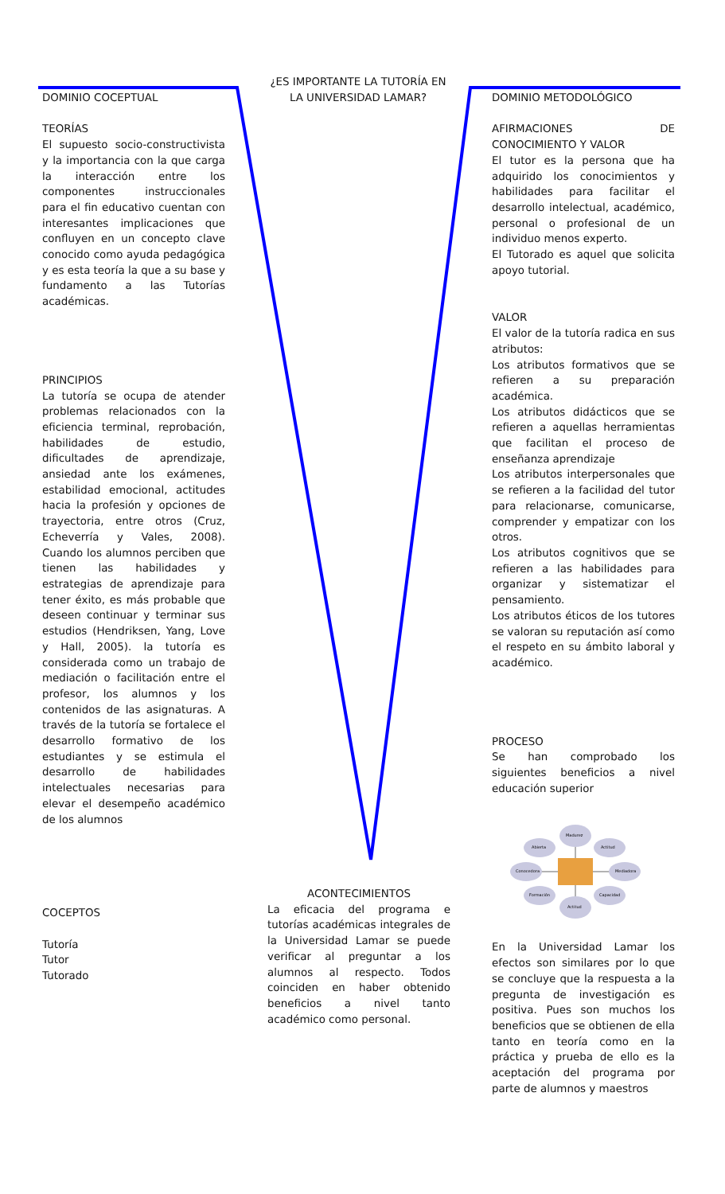DOMINIO COCEPTUAL
TEORÍAS
El supuesto socio-constructivista y la importancia con la que carga la interacción entre los componentes instruccionales para el fin educativo cuentan con interesantes implicaciones que confluyen en un concepto clave conocido como ayuda pedagógica y es esta teoría la que a su base y fundamento a las Tutorías académicas.
PRINCIPIOS
La tutoría se ocupa de atender problemas relacionados con la eficiencia terminal, reprobación, habilidades de estudio, dificultades de aprendizaje, ansiedad ante los exámenes, estabilidad emocional, actitudes hacia la profesión y opciones de trayectoria, entre otros (Cruz, Echeverría y Vales, 2008). Cuando los alumnos perciben que tienen las habilidades y estrategias de aprendizaje para tener éxito, es más probable que deseen continuar y terminar sus estudios (Hendriksen, Yang, Love y Hall, 2005). la tutoría es considerada como un trabajo de mediación o facilitación entre el profesor, los alumnos y los contenidos de las asignaturas. A través de la tutoría se fortalece el desarrollo formativo de los estudiantes y se estimula el desarrollo de habilidades intelectuales necesarias para elevar el desempeño académico de los alumnos
COCEPTOS
Tutoría
Tutor
Tutorado
¿ES IMPORTANTE LA TUTORÍA EN LA UNIVERSIDAD LAMAR?
ACONTECIMIENTOS
La eficacia del programa e tutorías académicas integrales de la Universidad Lamar se puede verificar al preguntar a los alumnos al respecto. Todos coinciden en haber obtenido beneficios a nivel tanto académico como personal.
DOMINIO METODOLÓGICO
AFIRMACIONES DE CONOCIMIENTO Y VALOR
El tutor es la persona que ha adquirido los conocimientos y habilidades para facilitar el desarrollo intelectual, académico, personal o profesional de un individuo menos experto.
El Tutorado es aquel que solicita apoyo tutorial.
VALOR
El valor de la tutoría radica en sus atributos:
Los atributos formativos que se refieren a su preparación académica.
Los atributos didácticos que se refieren a aquellas herramientas que facilitan el proceso de enseñanza aprendizaje
Los atributos interpersonales que se refieren a la facilidad del tutor para relacionarse, comunicarse, comprender y empatizar con los otros.
Los atributos cognitivos que se refieren a las habilidades para organizar y sistematizar el pensamiento.
Los atributos éticos de los tutores se valoran su reputación así como el respeto en su ámbito laboral y académico.
PROCESO
Se han comprobado los siguientes beneficios a nivel educación superior
Madurez
Abierta
Actitud
Conocedora
Mediadora
Formación
Capacidad
Actitud
En la Universidad Lamar los efectos son similares por lo que se concluye que la respuesta a la pregunta de investigación es positiva. Pues son muchos los beneficios que se obtienen de ella tanto en teoría como en la práctica y prueba de ello es la aceptación del programa por parte de alumnos y maestros